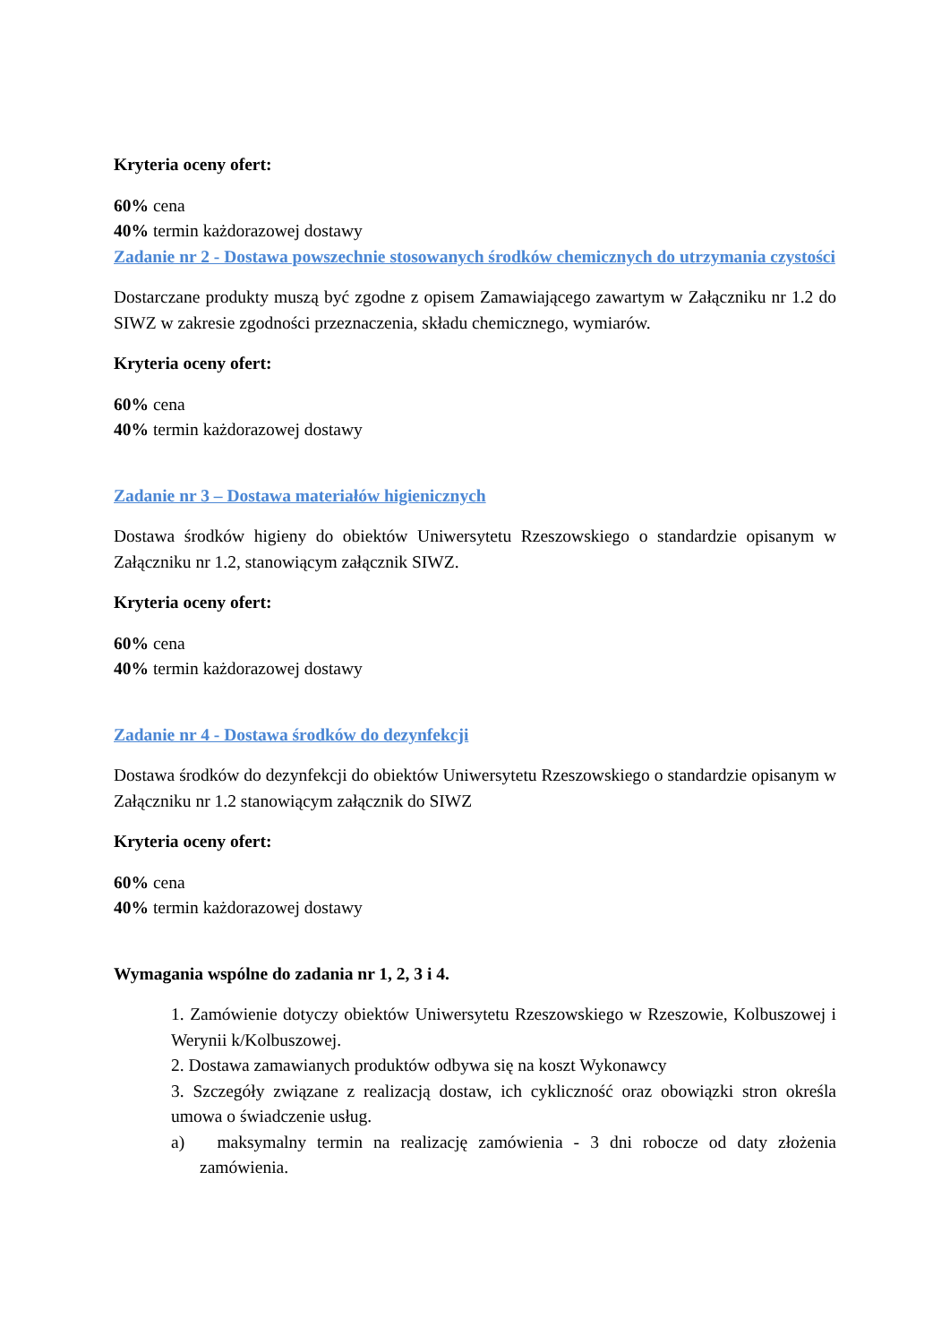Kryteria oceny ofert:
60% cena
40% termin każdorazowej dostawy
Zadanie nr 2 - Dostawa powszechnie stosowanych środków chemicznych do utrzymania czystości
Dostarczane produkty muszą być zgodne z opisem Zamawiającego zawartym w Załączniku nr 1.2 do SIWZ w zakresie zgodności przeznaczenia, składu chemicznego, wymiarów.
Kryteria oceny ofert:
60% cena
40% termin każdorazowej dostawy
Zadanie nr 3 – Dostawa materiałów higienicznych
Dostawa środków higieny do obiektów Uniwersytetu Rzeszowskiego o standardzie opisanym w Załączniku nr 1.2, stanowiącym załącznik SIWZ.
Kryteria oceny ofert:
60% cena
40% termin każdorazowej dostawy
Zadanie nr 4 - Dostawa środków do dezynfekcji
Dostawa środków do dezynfekcji do obiektów Uniwersytetu Rzeszowskiego o standardzie opisanym w Załączniku nr 1.2 stanowiącym załącznik do SIWZ
Kryteria oceny ofert:
60% cena
40% termin każdorazowej dostawy
Wymagania wspólne do zadania nr 1, 2, 3 i 4.
1. Zamówienie dotyczy obiektów Uniwersytetu Rzeszowskiego w Rzeszowie, Kolbuszowej i Werynii k/Kolbuszowej.
2. Dostawa zamawianych produktów odbywa się na koszt Wykonawcy
3. Szczegóły związane z realizacją dostaw, ich cykliczność oraz obowiązki stron określa umowa o świadczenie usług.
a) maksymalny termin na realizację zamówienia - 3 dni robocze od daty złożenia zamówienia.